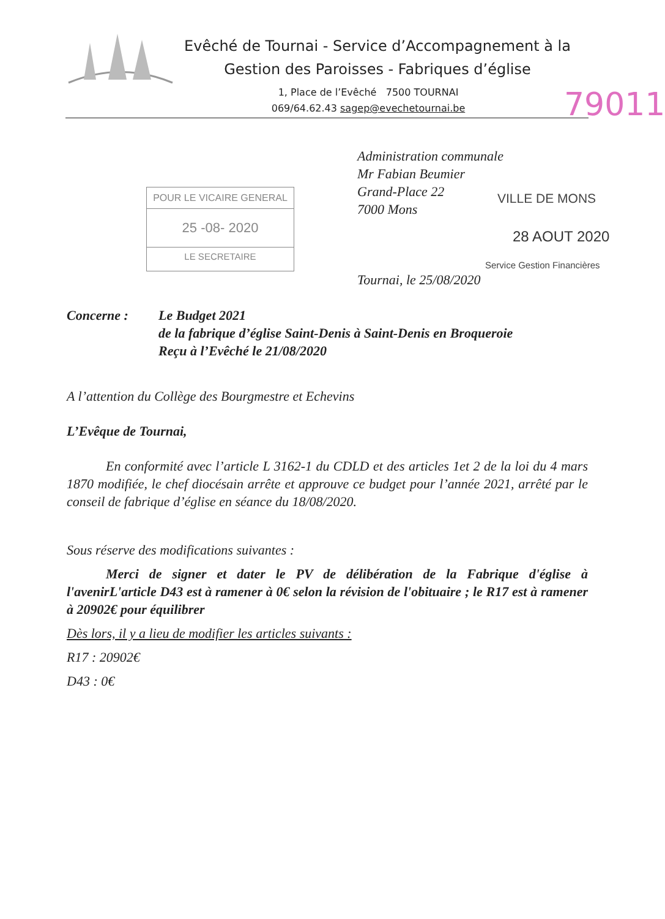Evêché de Tournai - Service d’Accompagnement à la
Gestion des Paroisses - Fabriques d’église
1, Place de l’Evêché 7500 TOURNAI
069/64.62.43 sagep@evechetournai.be
79011
Administration communale
Mr Fabian Beumier
Grand-Place 22
7000 Mons
POUR LE VICAIRE GENERAL
25 -08- 2020
LE SECRETAIRE
VILLE DE MONS
28 AOUT 2020
Service Gestion Financières
Tournai, le 25/08/2020
Concerne : Le Budget 2021
de la fabrique d’église Saint-Denis à Saint-Denis en Broqueroie
Reçu à l’Evêché le 21/08/2020
A l’attention du Collège des Bourgmestre et Echevins
L’Evêque de Tournai,
En conformité avec l’article L 3162-1 du CDLD et des articles 1et 2 de la loi du 4 mars 1870 modifiée, le chef diocésain arrête et approuve ce budget pour l’année 2021, arrêté par le conseil de fabrique d’église en séance du 18/08/2020.
Sous réserve des modifications suivantes :
Merci de signer et dater le PV de délibération de la Fabrique d'église à l'avenirL'article D43 est à ramener à 0€ selon la révision de l'obituaire ; le R17 est à ramener à 20902€ pour équilibrer
Dès lors, il y a lieu de modifier les articles suivants :
R17 : 20902€
D43 : 0€